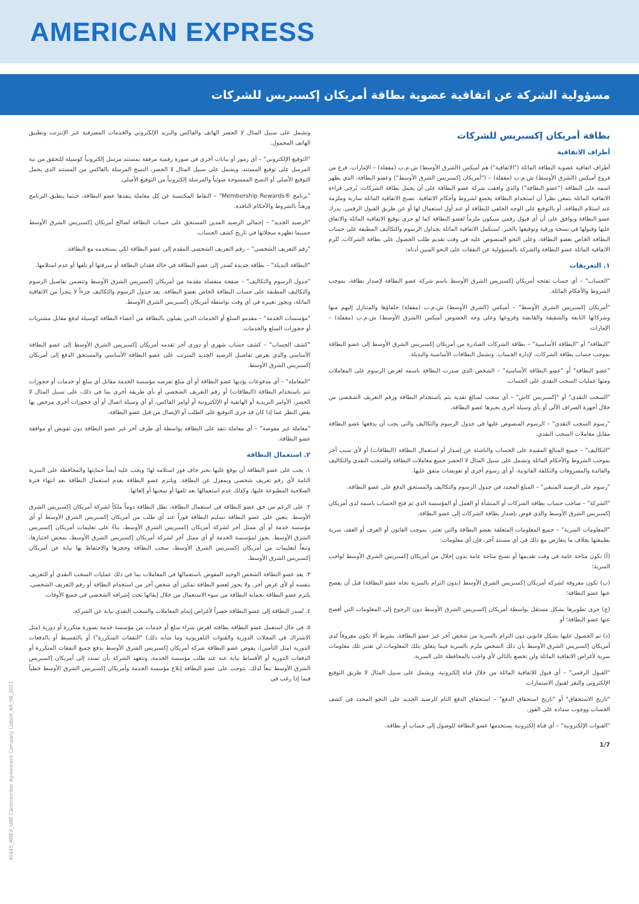AMERICAN EXPRESS
مسؤولية الشركة عن اتفاقية عضوية بطاقة أمريكان إكسبريس للشركات
بطاقة أمريكان إكسبريس للشركات
أطراف الاتفاقية
أطراف اتفاقية عضوية البطاقة الماثلة ("الاتفاقية") هم أميكس (الشرق الأوسط) ش.م.ب (مقفلة) – الإمارات، فرع من فروع أميكس (الشرق الأوسط) ش.م.ب (مقفلة) – ("أمريكان إكسبريس الشرق الأوسط") وعضو البطاقة، الذي يظهر اسمه على البطاقة ("عضو البطاقة") والذي وافقت شركة عضو البطاقة على أن يحمل بطاقة الشركات. يُرجى قراءة الاتفاقية الماثلة بتمعن نظراً أن استخدام البطاقة يخضع لشروط وأحكام الاتفاقية. تصبح الاتفاقية الماثلة سارية وملزمة عند استلام البطاقة، أو بالتوقيع على الوجه الخلفي للبطاقة أو عند أول استعمال لها أو عن طريق القبول الرقمي. يدرك عضو البطاقة ويوافق على أن أي قبول رقمي سيكون ملزماً لعضو البطاقة كما لو جرى توقيع الاتفاقية الماثلة والاتفاق عليها وقبولها في نسخة ورقية وتوقيعها بالحبر. تُستكمل الاتفاقية الماثلة بجداول الرسوم والتكاليف المطبقة على حساب البطاقة الخاص بعضو البطاقة، وعلى النحو المنصوص عليه في وقت تقديم طلب الحصول على بطاقة الشركات، تُلزم الاتفاقية الماثلة عضو البطاقة والشركة بالمسؤولية عن النفقات على النحو المبين أدناه:
١. التعريفات
"الحساب" – أي حساب تفتحه أمريكان إكسبريس الشرق الأوسط باسم شركة عضو البطاقة لإصدار بطاقة، بموجب الشروط والأحكام الماثلة.
"أمريكان إكسبريس الشرق الأوسط" – أميكس (الشرق الأوسط) ش.م.ب (مقفلة) خلفاؤها والمتنازل إليهم منها وشركاتها التابعة والشقيقة والقابضة وفروعها وعلى وجه الخصوص أميكس (الشرق الأوسط) ش.م.ب (مقفلة) – الإمارات.
"البطاقة" أو "البطاقة الأساسية" – بطاقة الشركات الصادرة من أمريكان إكسبريس الشرق الأوسط إلى عضو البطاقة بموجب حساب بطاقة الشركات، لإدارة الحساب. وتشمل البطاقات الأساسية والبديلة.
"عضو البطاقة" أو "عضو البطاقة الأساسية" – الشخص الذي صدرت البطاقة باسمه لغرض الرسوم على المعاملات ومنها عمليات السحب النقدي على الحساب.
"السحب النقدي" أو "إكسبريس كاش" – أي سحب لمبالغ نقدية يتم باستخدام البطاقة ورقم التعريف الشخصي من خلال أجهزة الصراف الآلي أو بأي وسيلة أخرى يجيزها عضو البطاقة.
"رسوم السحب النقدي" – الرسوم المنصوص عليها في جدول الرسوم والتكاليف والتي يجب أن يدفعها عضو البطاقة مقابل معاملات السحب النقدي.
"التكاليف" – جميع المبالغ المقيدة على الحساب والناشئة عن إصدار أو استعمال البطاقة (البطاقات) أو لأي سبب آخر بموجب الشروط والأحكام الماثلة وتشمل على سبيل المثال لا الحصر جميع معاملات البطاقة والسحب النقدي والتكاليف والفائدة والمصروفات والتكلفة القانونية، أو أي رسوم أخرى أو تعويضات متفق عليها.
"رسوم على الرصيد المتبقي" – المبلغ المحدد في جدول الرسوم والتكاليف والمستحق الدفع على عضو البطاقة.
"الشركة" – صاحب حساب بطاقة الشركات أو المنشأة أو العمل أو المؤسسة الذي تم فتح الحساب باسمه لدى أمريكان إكسبريس الشرق الأوسط والذي فوض بإصدار بطاقة الشركات إلى عضو البطاقة.
"المعلومات السرية" – جميع المعلومات المتعلقة بعضو البطاقة والتي تعتبر، بموجب القانون أو العرف أو العقد، سرية بطبيعتها بخلاف ما يتعارض مع ذلك في أي مستند آخر، فإن أي معلومات:
(أ) تكون متاحة عامة في وقت تقديمها أو تصبح متاحة عامة بدون إخلال من أمريكان إكسبريس الشرق الأوسط لواجب السرية؛
(ب) تكون معروفة لشركة أمريكان إكسبريس الشرق الأوسط (بدون التزام بالسرية تجاه عضو البطاقة) قبل أن يفصح عنها عضو البطاقة؛
(ج) جرى تطويرها بشكل مستقل بواسطة أمريكان إكسبريس الشرق الأوسط دون الرجوع إلى المعلومات التي أفصح عنها عضو البطاقة؛ أو
(د) تم الحصول عليها بشكل قانوني دون التزام بالسرية من شخص آخر غير عضو البطاقة، بشرط ألا يكون معروفاً لدى أمريكان إكسبريس الشرق الأوسط بأن ذلك الشخص ملزم بالسرية فيما يتعلق بتلك المعلومات.لن تعتبر تلك معلومات سرية لأغراض الاتفاقية الماثلة ولن تخضع بالتالي لأي واجب بالمحافظة على السرية.
"القبول الرقمي" – أي قبول للاتفاقية الماثلة من خلال قناة إلكترونية، ويشمل على سبيل المثال لا طريق التوقيع الإلكتروني والنقر لقبول الاستمارات.
"تاريخ الاستحقاق" أو "تاريخ استحقاق الدفع" – استحقاق الدفع التام للرصيد الجديد على النحو المحدد في كشف الحساب ووجوب سداده على الفور.
"القنوات الإلكترونية" – أي قناة إلكترونية يستخدمها عضو البطاقة للوصول إلى حساب أو بطاقة،
وتشمل على سبيل المثال لا الحصر الهاتف والفاكس والبريد الإلكتروني والخدمات المصرفية عبر الإنترنت وتطبيق الهاتف المحمول.
"التوقيع الإلكتروني" – أي رموز أو بيانات أخرى في صورة رقمية مرفقة بمستند مرسل إلكترونياً كوسيلة للتحقق من نية المرسل على توقيع المستند، ويشمل على سبيل المثال لا الحصر، النسخ المرسلة بالفاكس من المستند الذي يحمل التوقيع الأصلي أو النسخ الممسوحة ضوئياً والمرسلة إلكترونياً من التوقيع الأصلي.
"برنامج ®Membership Rewards" – النقاط المكتسبة عن كل معاملة ينفذها عضو البطاقة، حيثما ينطبق البرنامج ورهناً بالشروط والأحكام النافذة.
"الرصيد الجديد" – إجمالي الرصيد المدين المستحق على حساب البطاقة لصالح أمريكان إكسبريس الشرق الأوسط حسبما تظهره سجلاتها في تاريخ كشف الحساب.
"رقم التعريف الشخصي" – رقم التعريف الشخصي المقدم إلى عضو البطاقة لكي يستخدمه مع البطاقة.
"البطاقة البديلة" – بطاقة جديدة تُصدر إلى عضو البطاقة في حالة فقدان البطاقة أو سرقتها أو تلفها أو عدم استلامها.
"جدول الرسوم والتكاليف" – صفحة منفصلة مقدمة من أمريكان إكسبريس الشرق الأوسط وتتضمن تفاصيل الرسوم والتكاليف المطبقة على حساب البطاقة الخاص بعضو البطاقة. يعد جدول الرسوم والتكاليف جزءاً لا يتجزأ من الاتفاقية الماثلة، ويجوز تغييره في أي وقت بواسطة أمريكان إكسبريس الشرق الأوسط.
"مؤسسات الخدمة" – مقدمو السلع أو الخدمات الذين يقبلون بالبطاقة من أعضاء البطاقة كوسيلة لدفع مقابل مشتريات أو حجوزات السلع والخدمات.
"كشف الحساب" – كشف حساب شهري أو دوري آخر تقدمه أمريكان إكسبريس الشرق الأوسط إلى عضو البطاقة الأساسي والذي يعرض تفاصيل الرصيد الجديد المترتب على عضو البطاقة الأساسي والمستحق الدفع إلى أمريكان إكسبريس الشرق الأوسط.
"المعاملة" – أي مدفوعات يؤديها عضو البطاقة أو أي مبلغ تفرضه مؤسسة الخدمة مقابل أي سلع أو خدمات أو حجوزات تتم باستخدام البطاقة (البطاقات) أو رقم التعريف الشخصي أو بأي طريقة أخرى بما في ذلك، على سبيل المثال لا الحصر، الأوامر البريدية أو الهاتفية أو الإلكترونية أو أوامر الفاكس، أو أي وسيلة اتصال أو أي حجوزات أخرى مرخص بها بغض النظر عما إذا كان قد جرى التوقيع على الطلب أو الإيصال من قبل عضو البطاقة.
"معاملة غير مفوضة" – أي معاملة تنفذ على البطاقة بواسطة أي طرف آخر غير عضو البطاقة دون تفويض أو موافقة عضو البطاقة.
٢. استعمال البطاقة
١. يجب على عضو البطاقة أن يوقع عليها بحبر جاف فور استلامه لها؛ ويجب عليه أيضاً حمايتها والمحافظة على السرية التامة لأي رقم تعريف شخصي وبمعزل عن البطاقة. ويلتزم عضو البطاقة بعدم استعمال البطاقة بعد انتهاء فترة الصلاحية المطبوعة عليها، وكذلك عدم استعمالها بعد تلفها أو سحبها أو إلغائها.
٢. على الرغم من حق عضو البطاقة في استعمال البطاقة، تظل البطاقة دوماً ملكاً لشركة أمريكان إكسبريس الشرق الأوسط. يتعين على عضو البطاقة تسليم البطاقة فوراً عند أي طلب من أمريكان إكسبريس الشرق الأوسط أو أي مؤسسة خدمة أو أي ممثل آخر لشركة أمريكان إكسبريس الشرق الأوسط، بناءً على تعليمات أمريكان إكسبريس الشرق الأوسط. يجوز لمؤسسة الخدمة أو أي ممثل آخر لشركة أمريكان إكسبريس الشرق الأوسط، بمحض اختيارها، وتبعاً لتعليمات من أمريكان إكسبريس الشرق الأوسط، سحب البطاقة وحجزها والاحتفاظ بها نيابة عن أمريكان إكسبريس الشرق الأوسط.
٣. يعد عضو البطاقة الشخص الوحيد المفوض باستعمالها في المعاملات بما في ذلك عمليات السحب النقدي أو للتعريف بنفسه أو لأي غرض آخر. ولا يجوز لعضو البطاقة تمكين أي شخص آخر من استخدام البطاقة أو رقم التعريف الشخصي. يلتزم عضو البطاقة بحماية البطاقة من سوء الاستعمال من خلال إبقائها تحت إشرافه الشخصي في جميع الأوقات.
٤. تُصدر البطاقة إلى عضو البطاقة حصراً لأغراض إتمام المعاملات والسحب النقدي نيابة عن الشركة.
٥. في حال استعمل عضو البطاقة بطاقته لغرض شراء سلع أو خدمات من مؤسسة خدمة بصورة متكررة أو دورية (مثل الاشتراك في المجلات الدورية والقنوات التلفزيونية وما شابه ذلك) "النفقات المتكررة") أو بالتقسيط أو بالدفعات الدورية (مثل التأمين)، يفوض عضو البطاقة شركة أمريكان إكسبريس الشرق الأوسط بدفع جميع النفقات المتكررة أو الدفعات الدورية أو الأقساط نيابة عنه عند طلب مؤسسة الخدمة، وتتعهد الشركة بأن تسدد إلى أمريكان إكسبريس الشرق الأوسط تبعاً لذلك. يتوجب على عضو البطاقة إبلاغ مؤسسة الخدمة وأمريكان إكسبريس الشرق الأوسط خطياً فيما إذا رغب في
40445_AMEX_UAE Cardmember Agreement Company Liabilit_AR_08_2021
1/7